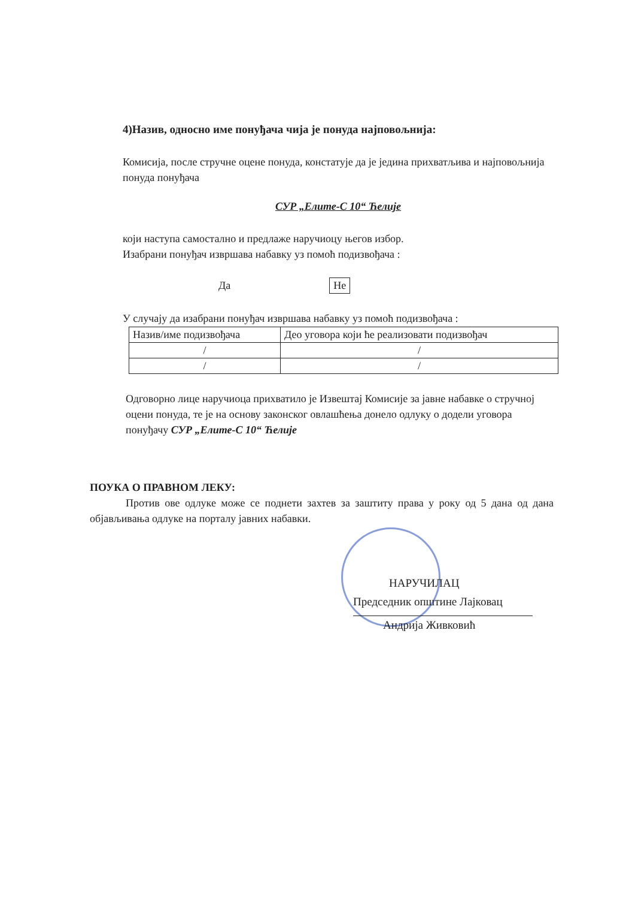4)Назив, односно име понуђача чија је понуда најповољнија:
Комисија, после стручне оцене понуда, констатује да је једина прихватљива и најповољнија понуда понуђача
СУР „Елите-С 10“ Ћелије
који наступа самостално и предлаже наручиоцу његов избор.
Изабрани понуђач извршава набавку уз помоћ подизвођача :
Да Не
У случају да изабрани понуђач извршава набавку уз помоћ подизвођача :
| Назив/име подизвођача | Део уговора који ће реализовати подизвођач |
| --- | --- |
| / | / |
| / | / |
Одговорно лице наручиоца прихватило је Извештај Комисије за јавне набавке о стручној оцени понуда, те је на основу законског овлашћења донело одлуку о додели уговора понуђачу СУР „Елите-С 10“ Ћелије
ПОУКА О ПРАВНОМ ЛЕКУ:
Против ове одлуке може се поднети захтев за заштиту права у року од 5 дана од дана објављивања одлуке на порталу јавних набавки.
НАРУЧИЛАЦ
Председник општине Лајковац
Андрија Живковић